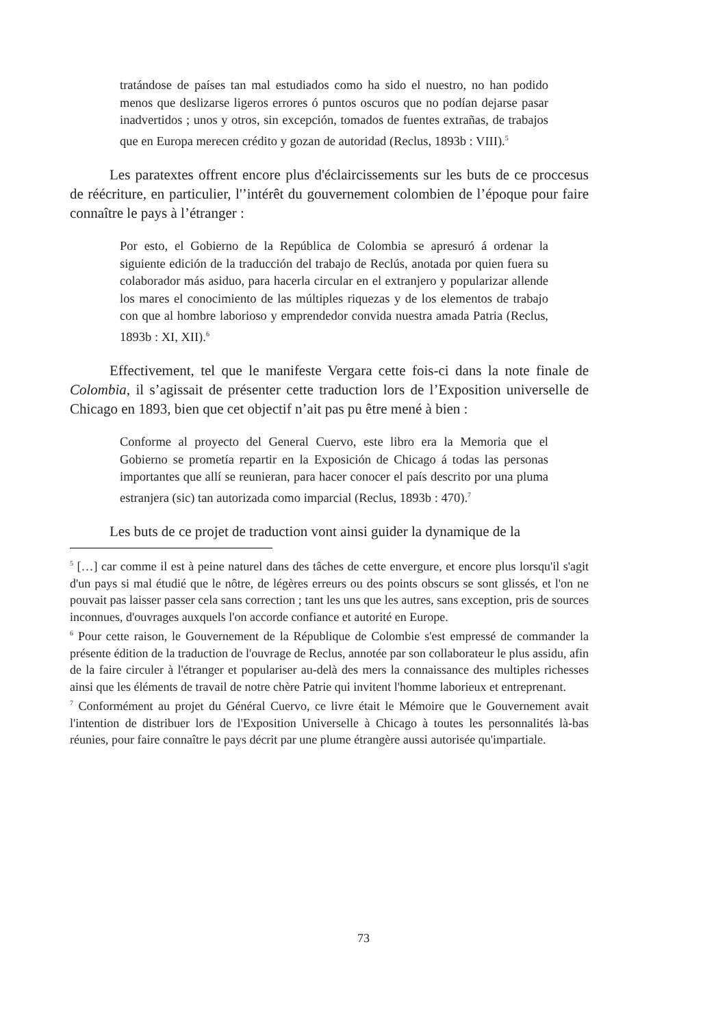tratándose de países tan mal estudiados como ha sido el nuestro, no han podido menos que deslizarse ligeros errores ó puntos oscuros que no podían dejarse pasar inadvertidos ; unos y otros, sin excepción, tomados de fuentes extrañas, de trabajos que en Europa merecen crédito y gozan de autoridad (Reclus, 1893b : VIII).<sup>5</sup>
Les paratextes offrent encore plus d'éclaircissements sur les buts de ce proccesus de réécriture, en particulier, l'’intérêt du gouvernement colombien de l’époque pour faire connaître le pays à l’étranger :
Por esto, el Gobierno de la República de Colombia se apresuró á ordenar la siguiente edición de la traducción del trabajo de Reclús, anotada por quien fuera su colaborador más asiduo, para hacerla circular en el extranjero y popularizar allende los mares el conocimiento de las múltiples riquezas y de los elementos de trabajo con que al hombre laborioso y emprendedor convida nuestra amada Patria (Reclus, 1893b : XI, XII).<sup>6</sup>
Effectivement, tel que le manifeste Vergara cette fois-ci dans la note finale de Colombia, il s’agissait de présenter cette traduction lors de l’Exposition universelle de Chicago en 1893, bien que cet objectif n’ait pas pu être mené à bien :
Conforme al proyecto del General Cuervo, este libro era la Memoria que el Gobierno se prometía repartir en la Exposición de Chicago á todas las personas importantes que allí se reunieran, para hacer conocer el país descrito por una pluma estranjera (sic) tan autorizada como imparcial (Reclus, 1893b : 470).<sup>7</sup>
Les buts de ce projet de traduction vont ainsi guider la dynamique de la
<sup>5</sup> […] car comme il est à peine naturel dans des tâches de cette envergure, et encore plus lorsqu'il s'agit d'un pays si mal étudié que le nôtre, de légères erreurs ou des points obscurs se sont glissés, et l'on ne pouvait pas laisser passer cela sans correction ; tant les uns que les autres, sans exception, pris de sources inconnues, d'ouvrages auxquels l'on accorde confiance et autorité en Europe.
<sup>6</sup> Pour cette raison, le Gouvernement de la République de Colombie s'est empressé de commander la présente édition de la traduction de l'ouvrage de Reclus, annotée par son collaborateur le plus assidu, afin de la faire circuler à l'étranger et populariser au-delà des mers la connaissance des multiples richesses ainsi que les éléments de travail de notre chère Patrie qui invitent l'homme laborieux et entreprenant.
<sup>7</sup> Conformément au projet du Général Cuervo, ce livre était le Mémoire que le Gouvernement avait l'intention de distribuer lors de l'Exposition Universelle à Chicago à toutes les personnalités là-bas réunies, pour faire connaître le pays décrit par une plume étrangère aussi autorisée qu'impartiale.
73